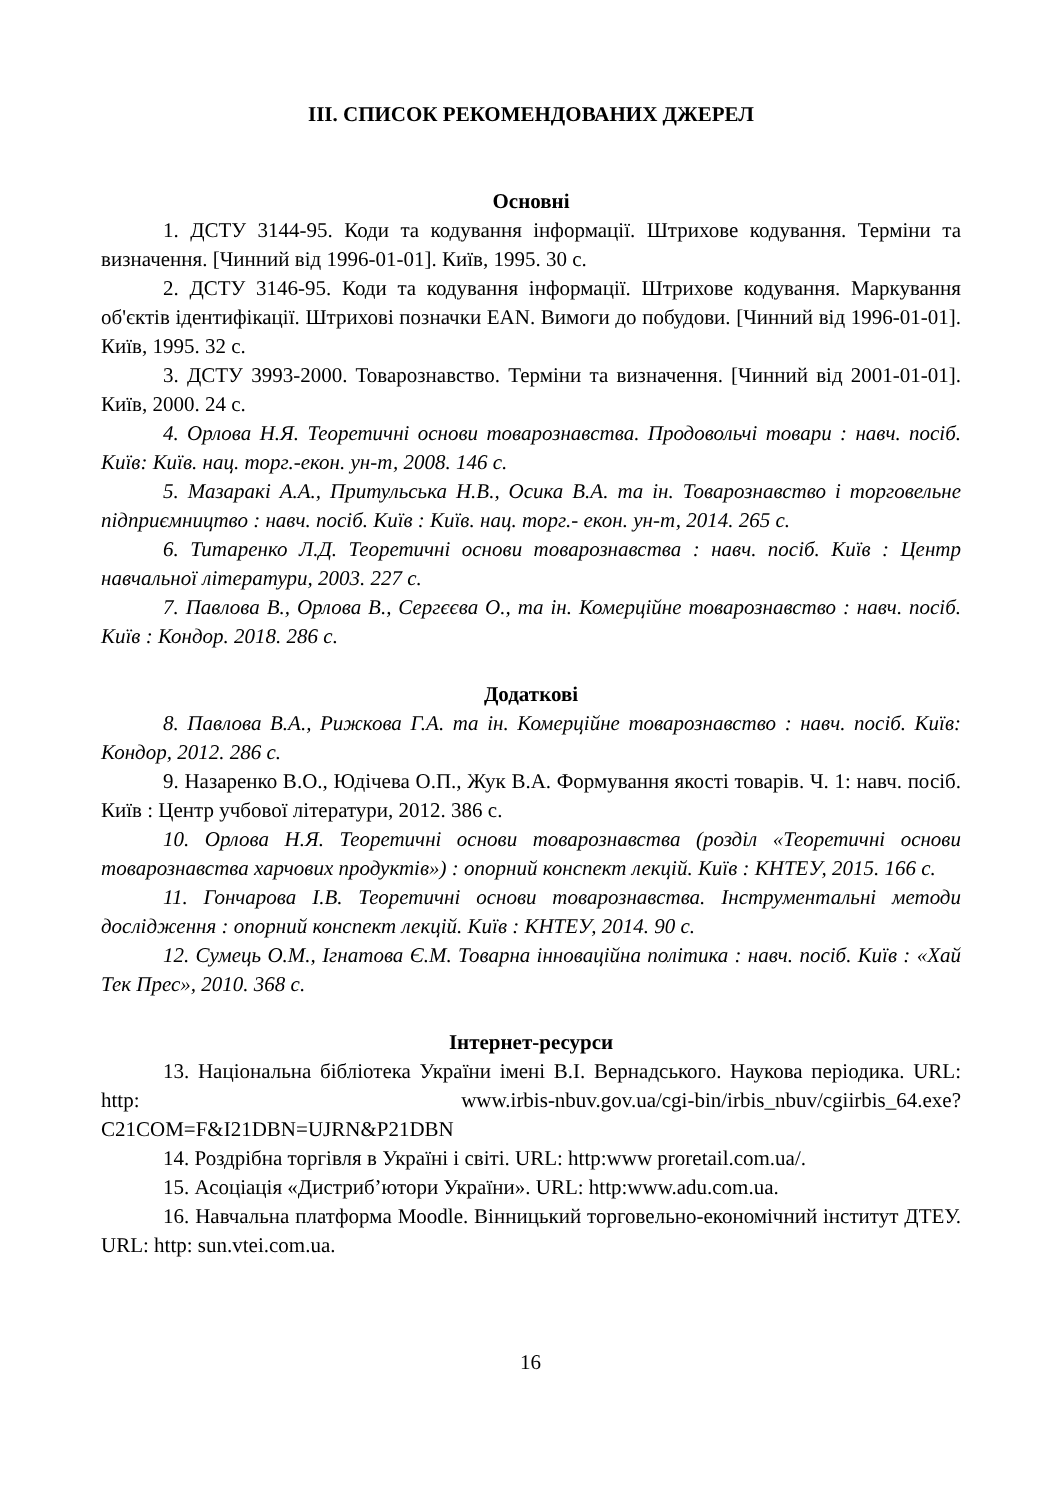ІІІ. СПИСОК РЕКОМЕНДОВАНИХ ДЖЕРЕЛ
Основні
1. ДСТУ 3144-95. Коди та кодування інформації. Штрихове кодування. Терміни та визначення. [Чинний від 1996-01-01]. Київ, 1995. 30 с.
2. ДСТУ 3146-95. Коди та кодування інформації. Штрихове кодування. Маркування об'єктів ідентифікації. Штрихові позначки EAN. Вимоги до побудови. [Чинний від 1996-01-01]. Київ, 1995. 32 с.
3. ДСТУ 3993-2000. Товарознавство. Терміни та визначення. [Чинний від 2001-01-01]. Київ, 2000. 24 с.
4. Орлова Н.Я. Теоретичні основи товарознавства. Продовольчі товари : навч. посіб. Київ: Київ. нац. торг.-екон. ун-т, 2008. 146 с.
5. Мазаракі А.А., Притульська Н.В., Осика В.А. та ін. Товарознавство і торговельне підприємництво : навч. посіб. Київ : Київ. нац. торг.- екон. ун-т, 2014. 265 с.
6. Титаренко Л.Д. Теоретичні основи товарознавства : навч. посіб. Київ : Центр навчальної літератури, 2003. 227 с.
7. Павлова В., Орлова В., Сергєєва О., та ін. Комерційне товарознавство : навч. посіб. Київ : Кондор. 2018. 286 с.
Додаткові
8. Павлова В.А., Рижкова Г.А. та ін. Комерційне товарознавство : навч. посіб. Київ: Кондор, 2012. 286 с.
9. Назаренко В.О., Юдічева О.П., Жук В.А. Формування якості товарів. Ч. 1: навч. посіб. Київ : Центр учбової літератури, 2012. 386 с.
10. Орлова Н.Я. Теоретичні основи товарознавства (розділ «Теоретичні основи товарознавства харчових продуктів») : опорний конспект лекцій. Київ : КНТЕУ, 2015. 166 с.
11. Гончарова І.В. Теоретичні основи товарознавства. Інструментальні методи дослідження : опорний конспект лекцій. Київ : КНТЕУ, 2014. 90 с.
12. Сумець О.М., Ігнатова Є.М. Товарна інноваційна політика : навч. посіб. Київ : «Хай Тек Прес», 2010. 368 с.
Інтернет-ресурси
13. Національна бібліотека України імені В.І. Вернадського. Наукова періодика. URL: http: www.irbis-nbuv.gov.ua/cgi-bin/irbis_nbuv/cgiirbis_64.exe?C21COM=F&I21DBN=UJRN&P21DBN
14. Роздрібна торгівля в Україні і світі. URL: http:www proretail.com.ua/.
15. Асоціація «Дистриб’ютори України». URL: http:www.adu.com.ua.
16. Навчальна платформа Moodle. Вінницький торговельно-економічний інститут ДТЕУ. URL: http: sun.vtei.com.ua.
16